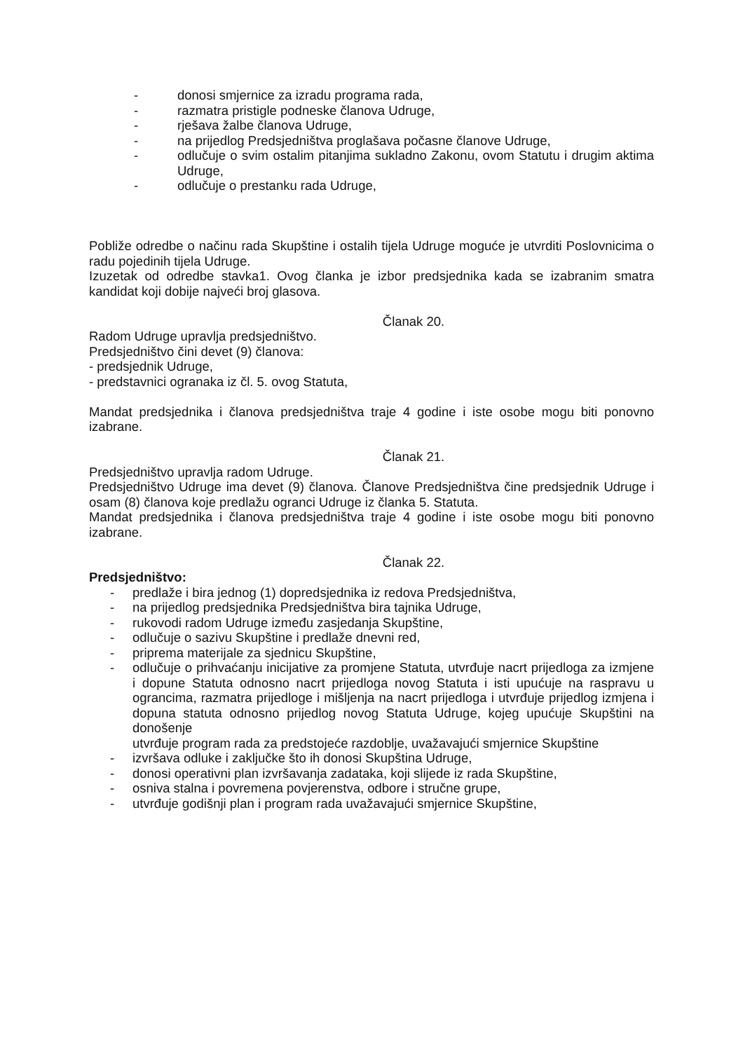- donosi smjernice za izradu programa rada,
- razmatra pristigle podneske članova Udruge,
- rješava žalbe članova Udruge,
- na prijedlog Predsjedništva proglašava počasne članove Udruge,
- odlučuje o svim ostalim pitanjima sukladno Zakonu, ovom Statutu i drugim aktima Udruge,
- odlučuje o prestanku rada Udruge,
Pobliže odredbe o načinu rada Skupštine i ostalih tijela Udruge moguće je utvrditi Poslovnicima o radu pojedinih tijela Udruge.
Izuzetak od odredbe stavka1. Ovog članka je izbor predsjednika kada se izabranim smatra kandidat koji dobije najveći broj glasova.
Članak 20.
Radom Udruge upravlja predsjedništvo.
Predsjedništvo čini devet (9) članova:
- predsjednik Udruge,
- predstavnici ogranaka iz čl. 5. ovog Statuta,
Mandat predsjednika i članova predsjedništva traje 4 godine i iste osobe mogu biti ponovno izabrane.
Članak 21.
Predsjedništvo upravlja radom Udruge.
Predsjedništvo Udruge ima devet (9) članova. Članove Predsjedništva čine predsjednik Udruge i osam (8) članova koje predlažu ogranci Udruge iz članka 5. Statuta.
Mandat predsjednika i članova predsjedništva traje 4 godine i iste osobe mogu biti ponovno izabrane.
Članak 22.
Predsjedništvo:
- predlaže i bira jednog (1) dopredsjednika iz redova Predsjedništva,
- na prijedlog predsjednika Predsjedništva bira tajnika Udruge,
- rukovodi radom Udruge između zasjedanja Skupštine,
- odlučuje o sazivu Skupštine i predlaže dnevni red,
- priprema materijale za sjednicu Skupštine,
- odlučuje o prihvaćanju inicijative za promjene Statuta, utvrđuje nacrt prijedloga za izmjene i dopune Statuta odnosno nacrt prijedloga novog Statuta i isti upućuje na raspravu u ograncima, razmatra prijedloge i mišljenja na nacrt prijedloga i utvrđuje prijedlog izmjena i dopuna statuta odnosno prijedlog novog Statuta Udruge, kojeg upućuje Skupštini na donošenje
utvrđuje program rada za predstojeće razdoblje, uvažavajući smjernice Skupštine
- izvršava odluke i zaključke što ih donosi Skupština Udruge,
- donosi operativni plan izvršavanja zadataka, koji slijede iz rada Skupštine,
- osniva stalna i povremena povjerenstva, odbore i stručne grupe,
- utvrđuje godišnji plan i program rada uvažavajući smjernice Skupštine,